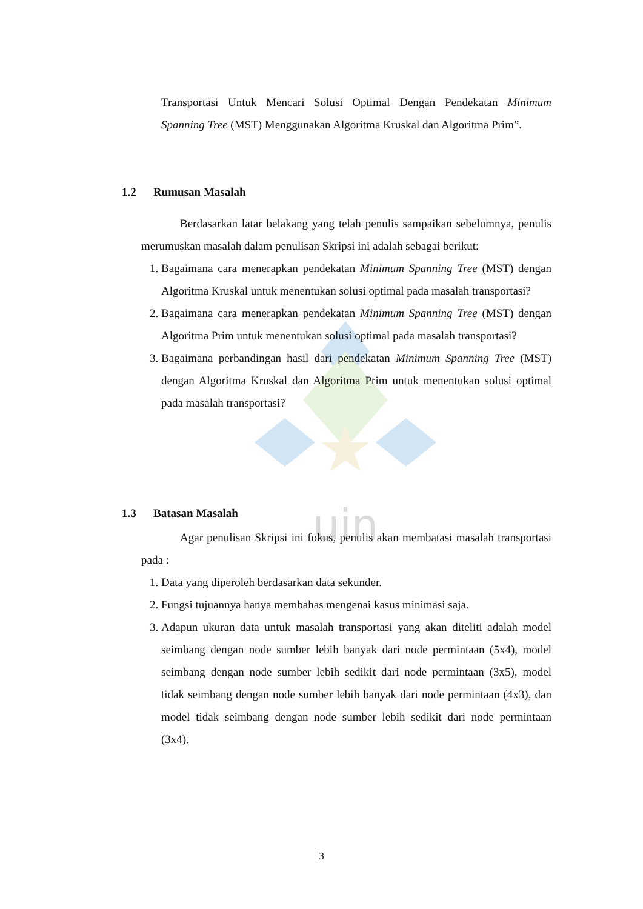uin
Transportasi Untuk Mencari Solusi Optimal Dengan Pendekatan Minimum Spanning Tree (MST) Menggunakan Algoritma Kruskal dan Algoritma Prim”.
1.2 Rumusan Masalah
Berdasarkan latar belakang yang telah penulis sampaikan sebelumnya, penulis merumuskan masalah dalam penulisan Skripsi ini adalah sebagai berikut:
1. Bagaimana cara menerapkan pendekatan Minimum Spanning Tree (MST) dengan Algoritma Kruskal untuk menentukan solusi optimal pada masalah transportasi?
2. Bagaimana cara menerapkan pendekatan Minimum Spanning Tree (MST) dengan Algoritma Prim untuk menentukan solusi optimal pada masalah transportasi?
3. Bagaimana perbandingan hasil dari pendekatan Minimum Spanning Tree (MST) dengan Algoritma Kruskal dan Algoritma Prim untuk menentukan solusi optimal pada masalah transportasi?
1.3 Batasan Masalah
Agar penulisan Skripsi ini fokus, penulis akan membatasi masalah transportasi pada :
1. Data yang diperoleh berdasarkan data sekunder.
2. Fungsi tujuannya hanya membahas mengenai kasus minimasi saja.
3. Adapun ukuran data untuk masalah transportasi yang akan diteliti adalah model seimbang dengan node sumber lebih banyak dari node permintaan (5x4), model seimbang dengan node sumber lebih sedikit dari node permintaan (3x5), model tidak seimbang dengan node sumber lebih banyak dari node permintaan (4x3), dan model tidak seimbang dengan node sumber lebih sedikit dari node permintaan (3x4).
3